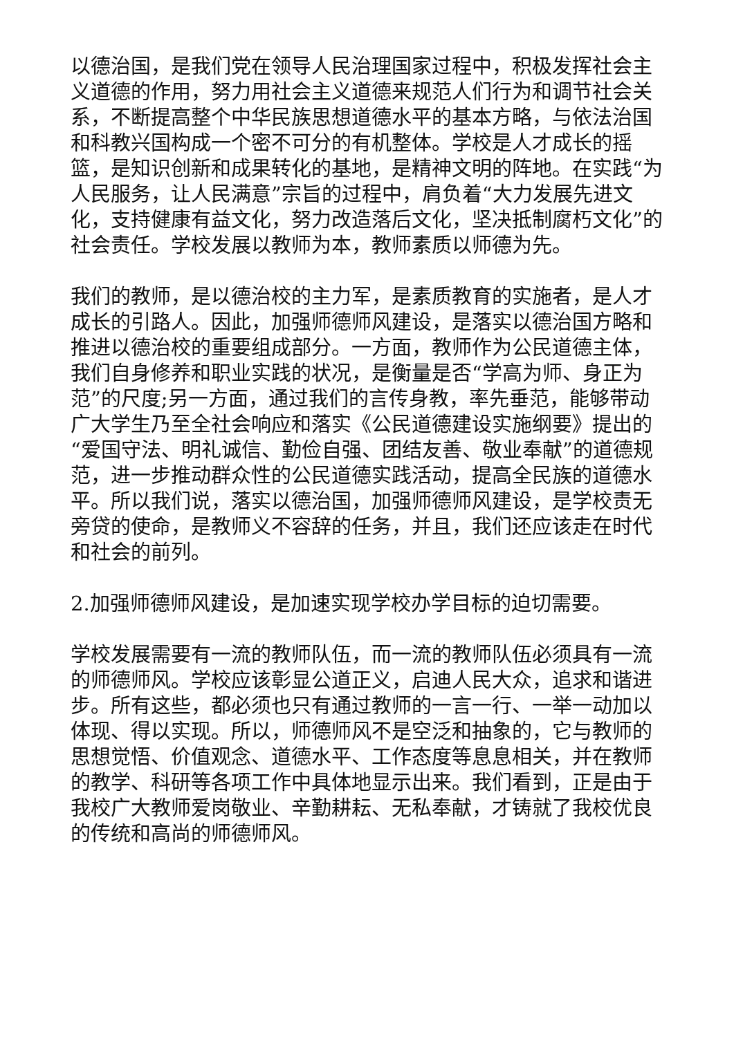以德治国，是我们党在领导人民治理国家过程中，积极发挥社会主义道德的作用，努力用社会主义道德来规范人们行为和调节社会关系，不断提高整个中华民族思想道德水平的基本方略，与依法治国和科教兴国构成一个密不可分的有机整体。学校是人才成长的摇篮，是知识创新和成果转化的基地，是精神文明的阵地。在实践“为人民服务，让人民满意”宗旨的过程中，肩负着“大力发展先进文化，支持健康有益文化，努力改造落后文化，坚决抵制腐朽文化”的社会责任。学校发展以教师为本，教师素质以师德为先。
我们的教师，是以德治校的主力军，是素质教育的实施者，是人才成长的引路人。因此，加强师德师风建设，是落实以德治国方略和推进以德治校的重要组成部分。一方面，教师作为公民道德主体，我们自身修养和职业实践的状况，是衡量是否“学高为师、身正为范”的尺度;另一方面，通过我们的言传身教，率先垂范，能够带动广大学生乃至全社会响应和落实《公民道德建设实施纲要》提出的“爱国守法、明礼诚信、勤俭自强、团结友善、敬业奉献”的道德规范，进一步推动群众性的公民道德实践活动，提高全民族的道德水平。所以我们说，落实以德治国，加强师德师风建设，是学校责无旁贷的使命，是教师义不容辞的任务，并且，我们还应该走在时代和社会的前列。
2.加强师德师风建设，是加速实现学校办学目标的迫切需要。
学校发展需要有一流的教师队伍，而一流的教师队伍必须具有一流的师德师风。学校应该彰显公道正义，启迪人民大众，追求和谐进步。所有这些，都必须也只有通过教师的一言一行、一举一动加以体现、得以实现。所以，师德师风不是空泛和抽象的，它与教师的思想觉悟、价值观念、道德水平、工作态度等息息相关，并在教师的教学、科研等各项工作中具体地显示出来。我们看到，正是由于我校广大教师爱岗敬业、辛勤耕耘、无私奉献，才铸就了我校优良的传统和高尚的师德师风。